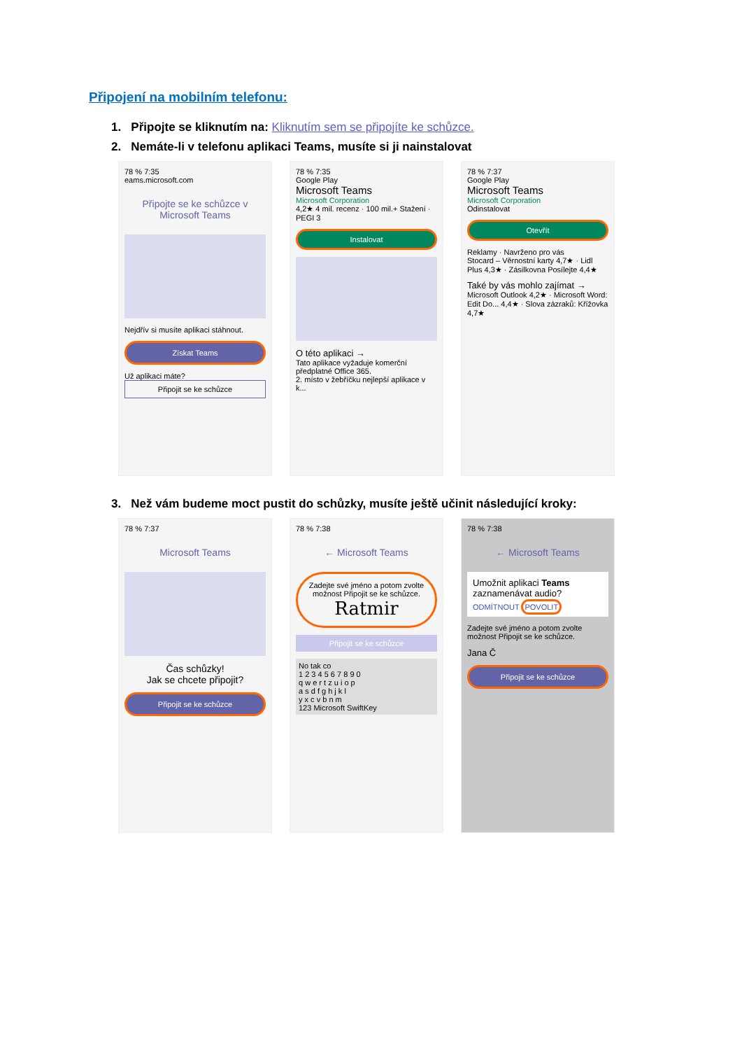Připojení na mobilním telefonu:
1. Připojte se kliknutím na: Kliknutím sem se připojíte ke schůzce.
2. Nemáte-li v telefonu aplikaci Teams, musíte si ji nainstalovat
78 % 7:35
eams.microsoft.com
Připojte se ke schůzce v Microsoft Teams
Nejdřív si musíte aplikaci stáhnout.
Získat Teams
Už aplikaci máte?
Připojit se ke schůzce
78 % 7:35
Google Play
Microsoft Teams
Microsoft Corporation
4,2★ 4 mil. recenz · 100 mil.+ Stažení · PEGI 3
Instalovat
O této aplikaci →
Tato aplikace vyžaduje komerční předplatné Office 365.
2. místo v žebříčku nejlepší aplikace v k...
78 % 7:37
Google Play
Microsoft Teams
Microsoft Corporation
Odinstalovat
Otevřít
Reklamy · Navrženo pro vás
Stocard – Věrnostní karty 4,7★ · Lidl Plus 4,3★ · Zásilkovna Posílejte 4,4★
Také by vás mohlo zajímat →
Microsoft Outlook 4,2★ · Microsoft Word: Edit Do... 4,4★ · Slova zázraků: Křížovka 4,7★
3. Než vám budeme moct pustit do schůzky, musíte ještě učinit následující kroky:
78 % 7:37
Microsoft Teams
Čas schůzky!
Jak se chcete připojit?
Připojit se ke schůzce
78 % 7:38
← Microsoft Teams
Zadejte své jméno a potom zvolte možnost Připojit se ke schůzce.
Ratmir
Připojit se ke schůzce
No tak co
1 2 3 4 5 6 7 8 9 0
q w e r t z u i o p
a s d f g h j k l
y x c v b n m
123 Microsoft SwiftKey
78 % 7:38
← Microsoft Teams
Umožnit aplikaci Teams zaznamenávat audio?
ODMÍTNOUT POVOLIT
Zadejte své jméno a potom zvolte možnost Připojit se ke schůzce.
Jana Č
Připojit se ke schůzce